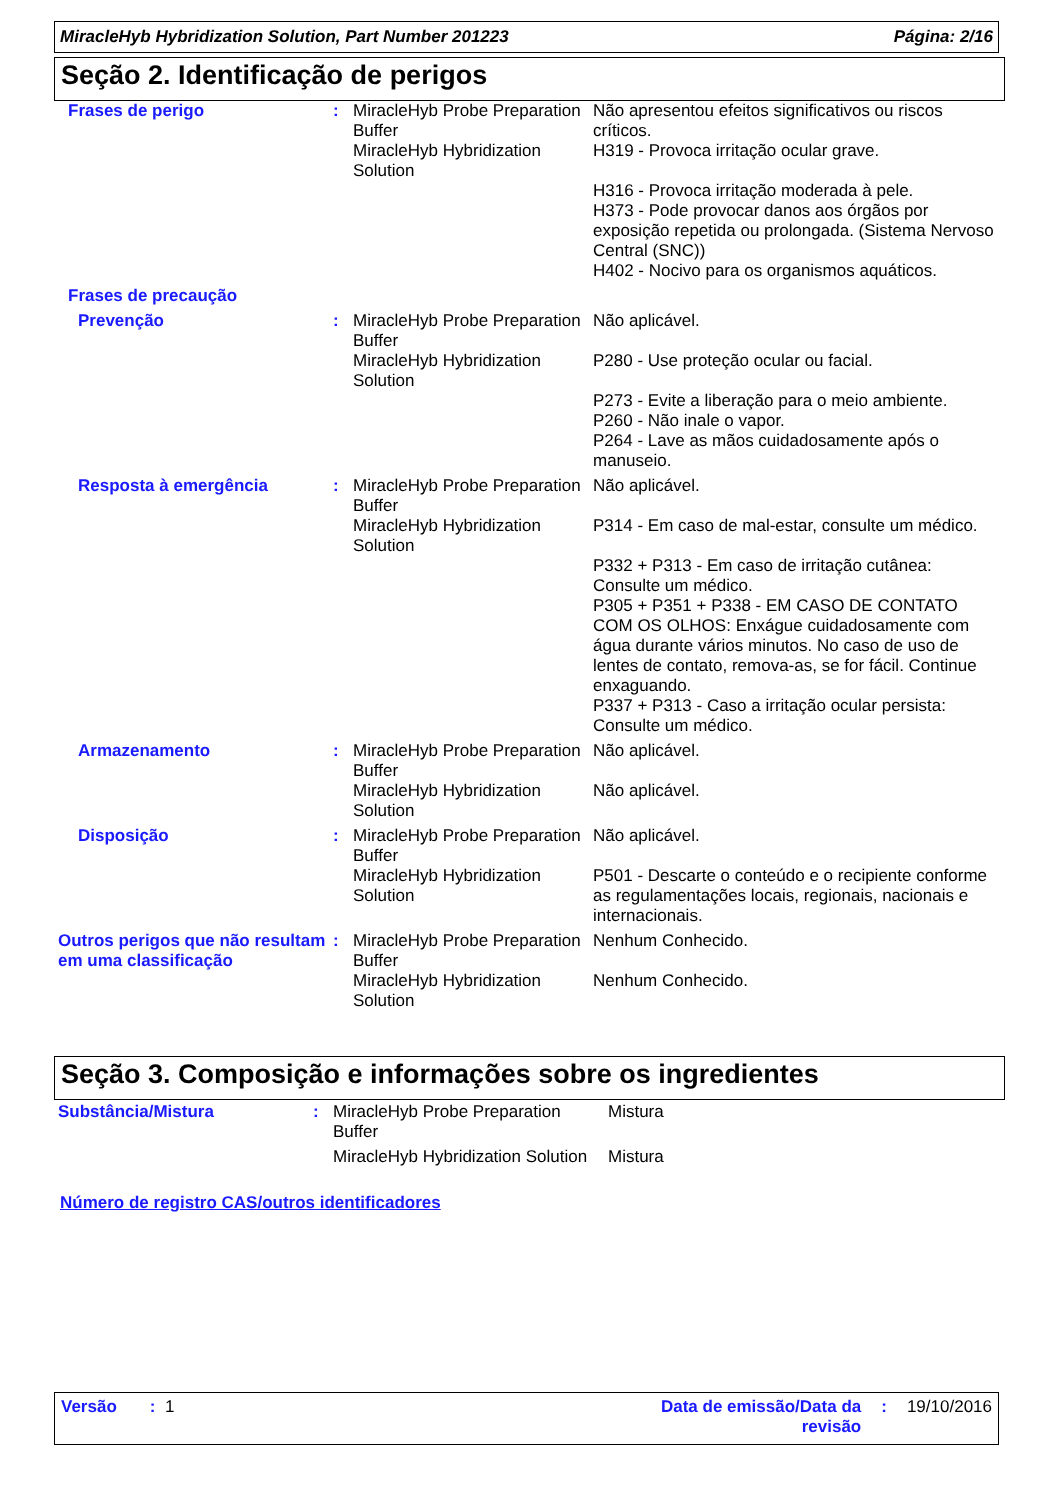MiracleHyb Hybridization Solution, Part Number 201223 Página: 2/16
Seção 2. Identificação de perigos
| Frases de perigo | : | MiracleHyb Probe Preparation Buffer MiracleHyb Hybridization Solution | Não apresentou efeitos significativos ou riscos críticos. H319 - Provoca irritação ocular grave. H316 - Provoca irritação moderada à pele. H373 - Pode provocar danos aos órgãos por exposição repetida ou prolongada. (Sistema Nervoso Central (SNC)) H402 - Nocivo para os organismos aquáticos. |
| Frases de precaução | | | |
| Prevenção | : | MiracleHyb Probe Preparation Buffer MiracleHyb Hybridization Solution | Não aplicável. P280 - Use proteção ocular ou facial. P273 - Evite a liberação para o meio ambiente. P260 - Não inale o vapor. P264 - Lave as mãos cuidadosamente após o manuseio. |
| Resposta à emergência | : | MiracleHyb Probe Preparation Buffer MiracleHyb Hybridization Solution | Não aplicável. P314 - Em caso de mal-estar, consulte um médico. P332 + P313 - Em caso de irritação cutânea: Consulte um médico. P305 + P351 + P338 - EM CASO DE CONTATO COM OS OLHOS: Enxágue cuidadosamente com água durante vários minutos. No caso de uso de lentes de contato, remova-as, se for fácil. Continue enxaguando. P337 + P313 - Caso a irritação ocular persista: Consulte um médico. |
| Armazenamento | : | MiracleHyb Probe Preparation Buffer MiracleHyb Hybridization Solution | Não aplicável. Não aplicável. |
| Disposição | : | MiracleHyb Probe Preparation Buffer MiracleHyb Hybridization Solution | Não aplicável. P501 - Descarte o conteúdo e o recipiente conforme as regulamentações locais, regionais, nacionais e internacionais. |
| Outros perigos que não resultam em uma classificação | : | MiracleHyb Probe Preparation Buffer MiracleHyb Hybridization Solution | Nenhum Conhecido. Nenhum Conhecido. |
Seção 3. Composição e informações sobre os ingredientes
| Substância/Mistura | : | MiracleHyb Probe Preparation Buffer | Mistura |
| | | MiracleHyb Hybridization Solution | Mistura |
Número de registro CAS/outros identificadores
Versão : 1 Data de emissão/Data da
revisão: 19/10/2016